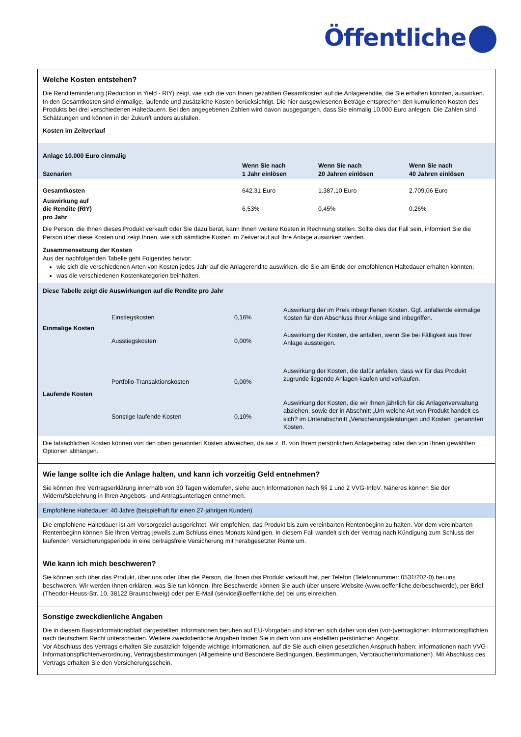Öffentliche
Welche Kosten entstehen?
Die Renditeminderung (Reduction in Yield - RIY) zeigt, wie sich die von Ihnen gezahlten Gesamtkosten auf die Anlagerendite, die Sie erhalten könnten, auswirken. In den Gesamtkosten sind einmalige, laufende und zusätzliche Kosten berücksichtigt. Die hier ausgewiesenen Beträge entsprechen den kumulierten Kosten des Produkts bei drei verschiedenen Haltedauern. Bei den angegebenen Zahlen wird davon ausgegangen, dass Sie einmalig 10.000 Euro anlegen. Die Zahlen sind Schätzungen und können in der Zukunft anders ausfallen.
Kosten im Zeitverlauf
| Anlage 10.000 Euro einmalig | | | |
| --- | --- | --- | --- |
| Szenarien | Wenn Sie nach 1 Jahr einlösen | Wenn Sie nach 20 Jahren einlösen | Wenn Sie nach 40 Jahren einlösen |
| Gesamtkosten | 642,31 Euro | 1.387,10 Euro | 2.709,06 Euro |
| Auswirkung auf die Rendite (RIY) pro Jahr | 6,53% | 0,45% | 0,26% |
Die Person, die Ihnen dieses Produkt verkauft oder Sie dazu berät, kann Ihnen weitere Kosten in Rechnung stellen. Sollte dies der Fall sein, informiert Sie die Person über diese Kosten und zeigt Ihnen, wie sich sämtliche Kosten im Zeitverlauf auf Ihre Anlage auswirken werden.
Zusammensetzung der Kosten
Aus der nachfolgenden Tabelle geht Folgendes hervor:
wie sich die verschiedenen Arten von Kosten jedes Jahr auf die Anlagerendite auswirken, die Sie am Ende der empfohlenen Haltedauer erhalten könnten;
was die verschiedenen Kostenkategorien beinhalten.
| Diese Tabelle zeigt die Auswirkungen auf die Rendite pro Jahr | | | |
| --- | --- | --- | --- |
| Einmalige Kosten | Einstiegskosten | 0,16% | Auswirkung der im Preis inbegriffenen Kosten. Ggf. anfallende einmalige Kosten für den Abschluss Ihrer Anlage sind inbegriffen. |
| | Ausstiegskosten | 0,00% | Auswirkung der Kosten, die anfallen, wenn Sie bei Fälligkeit aus Ihrer Anlage aussteigen. |
| Laufende Kosten | Portfolio-Transaktionskosten | 0,00% | Auswirkung der Kosten, die dafür anfallen, dass wir für das Produkt zugrunde liegende Anlagen kaufen und verkaufen. |
| | Sonstige laufende Kosten | 0,10% | Auswirkung der Kosten, die wir Ihnen jährlich für die Anlagenverwaltung abziehen, sowie der in Abschnitt „Um welche Art von Produkt handelt es sich? im Unterabschnitt „Versicherungsleistungen und Kosten“ genannten Kosten. |
Die tatsächlichen Kosten können von den oben genannten Kosten abweichen, da sie z. B. von Ihrem persönlichen Anlagebetrag oder den von Ihnen gewählten Optionen abhängen.
Wie lange sollte ich die Anlage halten, und kann ich vorzeitig Geld entnehmen?
Sie können Ihre Vertragserklärung innerhalb von 30 Tagen widerrufen, siehe auch Informationen nach §§ 1 und 2 VVG-InfoV. Näheres können Sie der Widerrufsbelehrung in Ihren Angebots- und Antragsunterlagen entnehmen.
Empfohlene Haltedauer: 40 Jahre (beispielhaft für einen 27-jährigen Kunden)
Die empfohlene Haltedauer ist am Vorsorgeziel ausgerichtet. Wir empfehlen, das Produkt bis zum vereinbarten Rentenbeginn zu halten. Vor dem vereinbarten Rentenbeginn können Sie Ihren Vertrag jeweils zum Schluss eines Monats kündigen. In diesem Fall wandelt sich der Vertrag nach Kündigung zum Schluss der laufenden Versicherungsperiode in eine beitragsfreie Versicherung mit herabgesetzter Rente um.
Wie kann ich mich beschweren?
Sie können sich über das Produkt, über uns oder über die Person, die Ihnen das Produkt verkauft hat, per Telefon (Telefonnummer: 0531/202-0) bei uns beschweren. Wir werden Ihnen erklären, was Sie tun können. Ihre Beschwerde können Sie auch über unsere Website (www.oeffenliche.de/beschwerde), per Brief (Theodor-Heuss-Str. 10, 38122 Braunschweig) oder per E-Mail (service@oeffentliche.de) bei uns einreichen.
Sonstige zweckdienliche Angaben
Die in diesem Basisinformationsblatt dargestellten Informationen beruhen auf EU-Vorgaben und können sich daher von den (vor-)vertraglichen Informationspflichten nach deutschem Recht unterscheiden. Weitere zweckdienliche Angaben finden Sie in dem von uns erstellten persönlichen Angebot.
Vor Abschluss des Vertrags erhalten Sie zusätzlich folgende wichtige Informationen, auf die Sie auch einen gesetzlichen Anspruch haben: Informationen nach VVG-Informationspflichtenverordnung, Vertragsbestimmungen (Allgemeine und Besondere Bedingungen, Bestimmungen, Verbraucherinformationen). Mit Abschluss des Vertrags erhalten Sie den Versicherungsschein.